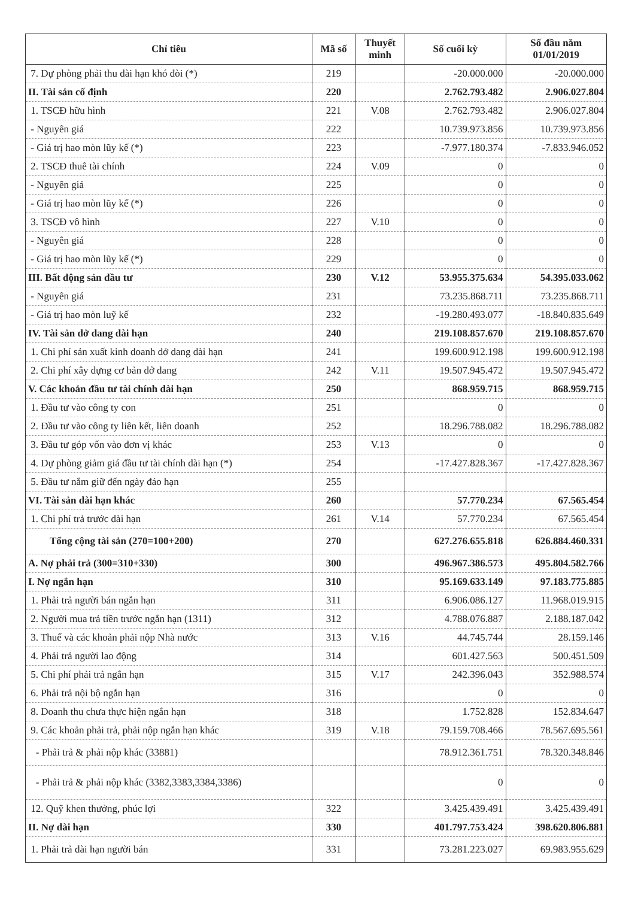| Chỉ tiêu | Mã số | Thuyết minh | Số cuối kỳ | Số đầu năm 01/01/2019 |
| --- | --- | --- | --- | --- |
| 7. Dự phòng phải thu dài hạn khó đòi (*) | 219 | | -20.000.000 | -20.000.000 |
| II. Tài sản cố định | 220 | | 2.762.793.482 | 2.906.027.804 |
| 1. TSCĐ hữu hình | 221 | V.08 | 2.762.793.482 | 2.906.027.804 |
| - Nguyên giá | 222 | | 10.739.973.856 | 10.739.973.856 |
| - Giá trị hao mòn lũy kế (*) | 223 | | -7.977.180.374 | -7.833.946.052 |
| 2. TSCĐ thuê tài chính | 224 | V.09 | 0 | 0 |
| - Nguyên giá | 225 | | 0 | 0 |
| - Giá trị hao mòn lũy kế (*) | 226 | | 0 | 0 |
| 3. TSCĐ vô hình | 227 | V.10 | 0 | 0 |
| - Nguyên giá | 228 | | 0 | 0 |
| - Giá trị hao mòn lũy kế (*) | 229 | | 0 | 0 |
| III. Bất động sản đầu tư | 230 | V.12 | 53.955.375.634 | 54.395.033.062 |
| - Nguyên giá | 231 | | 73.235.868.711 | 73.235.868.711 |
| - Giá trị hao mòn luỹ kế | 232 | | -19.280.493.077 | -18.840.835.649 |
| IV. Tài sản dở dang dài hạn | 240 | | 219.108.857.670 | 219.108.857.670 |
| 1. Chi phí sản xuất kinh doanh dở dang dài hạn | 241 | | 199.600.912.198 | 199.600.912.198 |
| 2. Chi phí xây dựng cơ bản dở dang | 242 | V.11 | 19.507.945.472 | 19.507.945.472 |
| V. Các khoản đầu tư tài chính dài hạn | 250 | | 868.959.715 | 868.959.715 |
| 1. Đầu tư vào công ty con | 251 | | 0 | 0 |
| 2. Đầu tư vào công ty liên kết, liên doanh | 252 | | 18.296.788.082 | 18.296.788.082 |
| 3. Đầu tư góp vốn vào đơn vị khác | 253 | V.13 | 0 | 0 |
| 4. Dự phòng giảm giá đầu tư tài chính dài hạn (*) | 254 | | -17.427.828.367 | -17.427.828.367 |
| 5. Đầu tư nắm giữ đến ngày đáo hạn | 255 | | | |
| VI. Tài sản dài hạn khác | 260 | | 57.770.234 | 67.565.454 |
| 1. Chi phí trả trước dài hạn | 261 | V.14 | 57.770.234 | 67.565.454 |
| Tổng cộng tài sản (270=100+200) | 270 | | 627.276.655.818 | 626.884.460.331 |
| A. Nợ phải trả (300=310+330) | 300 | | 496.967.386.573 | 495.804.582.766 |
| I. Nợ ngắn hạn | 310 | | 95.169.633.149 | 97.183.775.885 |
| 1. Phải trả người bán ngắn hạn | 311 | | 6.906.086.127 | 11.968.019.915 |
| 2. Người mua trả tiền trước ngắn hạn (1311) | 312 | | 4.788.076.887 | 2.188.187.042 |
| 3. Thuế và các khoản phải nộp Nhà nước | 313 | V.16 | 44.745.744 | 28.159.146 |
| 4. Phải trả người lao động | 314 | | 601.427.563 | 500.451.509 |
| 5. Chi phí phải trả ngắn hạn | 315 | V.17 | 242.396.043 | 352.988.574 |
| 6. Phải trả nội bộ ngắn hạn | 316 | | 0 | 0 |
| 8. Doanh thu chưa thực hiện ngắn hạn | 318 | | 1.752.828 | 152.834.647 |
| 9. Các khoản phải trả, phải nộp ngắn hạn khác | 319 | V.18 | 79.159.708.466 | 78.567.695.561 |
| - Phải trả & phải nộp khác (33881) | | | 78.912.361.751 | 78.320.348.846 |
| - Phải trả & phải nộp khác (3382,3383,3384,3386) | | | 0 | 0 |
| 12. Quỹ khen thưởng, phúc lợi | 322 | | 3.425.439.491 | 3.425.439.491 |
| II. Nợ dài hạn | 330 | | 401.797.753.424 | 398.620.806.881 |
| 1. Phải trả dài hạn người bán | 331 | | 73.281.223.027 | 69.983.955.629 |